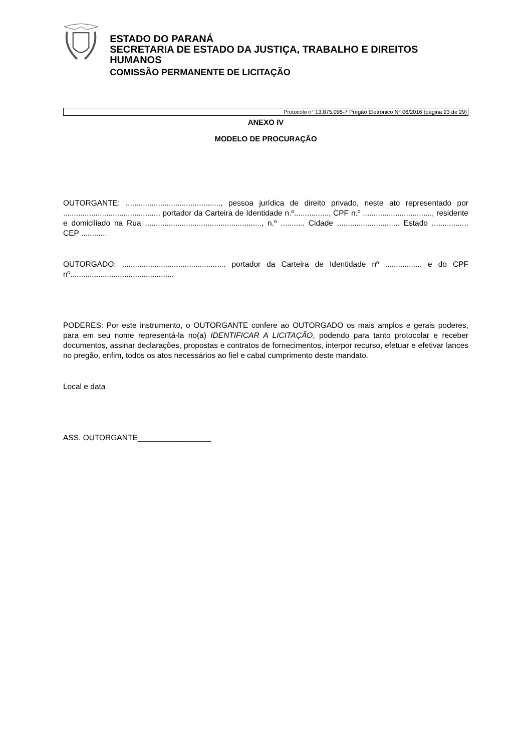ESTADO DO PARANÁ
SECRETARIA DE ESTADO DA JUSTIÇA, TRABALHO E DIREITOS HUMANOS
COMISSÃO PERMANENTE DE LICITAÇÃO
Protocolo n° 13.875.095-7 Pregão Eletrônico N° 06/2016 (página 23 de 29)
ANEXO IV
MODELO DE PROCURAÇÃO
OUTORGANTE: ............................................, pessoa jurídica de direito privado, neste ato representado por ............................................, portador da Carteira de Identidade n.º................, CPF n.º ................................, residente e domiciliado na Rua ......................................................, n.º ........... Cidade ............................. Estado ................. CEP ............
OUTORGADO: ................................................ portador da Carteira de Identidade nº ................. e do CPF nº................................................
PODERES: Por este instrumento, o OUTORGANTE confere ao OUTORGADO os mais amplos e gerais poderes, para em seu nome representá-la no(a) IDENTIFICAR A LICITAÇÃO, podendo para tanto protocolar e receber documentos, assinar declarações, propostas e contratos de fornecimentos, interpor recurso, efetuar e efetivar lances no pregão, enfim, todos os atos necessários ao fiel e cabal cumprimento deste mandato.
Local e data
ASS. OUTORGANTE_________________